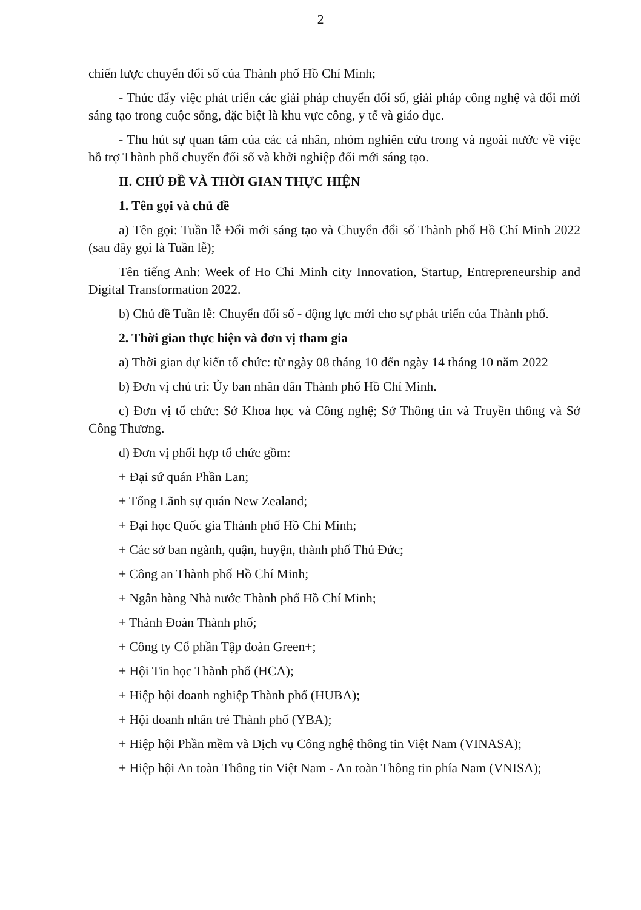2
chiến lược chuyển đổi số của Thành phố Hồ Chí Minh;
- Thúc đẩy việc phát triển các giải pháp chuyển đổi số, giải pháp công nghệ và đổi mới sáng tạo trong cuộc sống, đặc biệt là khu vực công, y tế và giáo dục.
- Thu hút sự quan tâm của các cá nhân, nhóm nghiên cứu trong và ngoài nước về việc hỗ trợ Thành phố chuyển đổi số và khởi nghiệp đổi mới sáng tạo.
II. CHỦ ĐỀ VÀ THỜI GIAN THỰC HIỆN
1. Tên gọi và chủ đề
a) Tên gọi: Tuần lễ Đổi mới sáng tạo và Chuyển đổi số Thành phố Hồ Chí Minh 2022 (sau đây gọi là Tuần lễ);
Tên tiếng Anh: Week of Ho Chi Minh city Innovation, Startup, Entrepreneurship and Digital Transformation 2022.
b) Chủ đề Tuần lễ: Chuyển đổi số - động lực mới cho sự phát triển của Thành phố.
2. Thời gian thực hiện và đơn vị tham gia
a) Thời gian dự kiến tổ chức: từ ngày 08 tháng 10 đến ngày 14 tháng 10 năm 2022
b) Đơn vị chủ trì: Ủy ban nhân dân Thành phố Hồ Chí Minh.
c) Đơn vị tổ chức: Sở Khoa học và Công nghệ; Sở Thông tin và Truyền thông và Sở Công Thương.
d) Đơn vị phối hợp tổ chức gồm:
+ Đại sứ quán Phần Lan;
+ Tổng Lãnh sự quán New Zealand;
+ Đại học Quốc gia Thành phố Hồ Chí Minh;
+ Các sở ban ngành, quận, huyện, thành phố Thủ Đức;
+ Công an Thành phố Hồ Chí Minh;
+ Ngân hàng Nhà nước Thành phố Hồ Chí Minh;
+ Thành Đoàn Thành phố;
+ Công ty Cổ phần Tập đoàn Green+;
+ Hội Tin học Thành phố (HCA);
+ Hiệp hội doanh nghiệp Thành phố (HUBA);
+ Hội doanh nhân trẻ Thành phố (YBA);
+ Hiệp hội Phần mềm và Dịch vụ Công nghệ thông tin Việt Nam (VINASA);
+ Hiệp hội An toàn Thông tin Việt Nam - An toàn Thông tin phía Nam (VNISA);